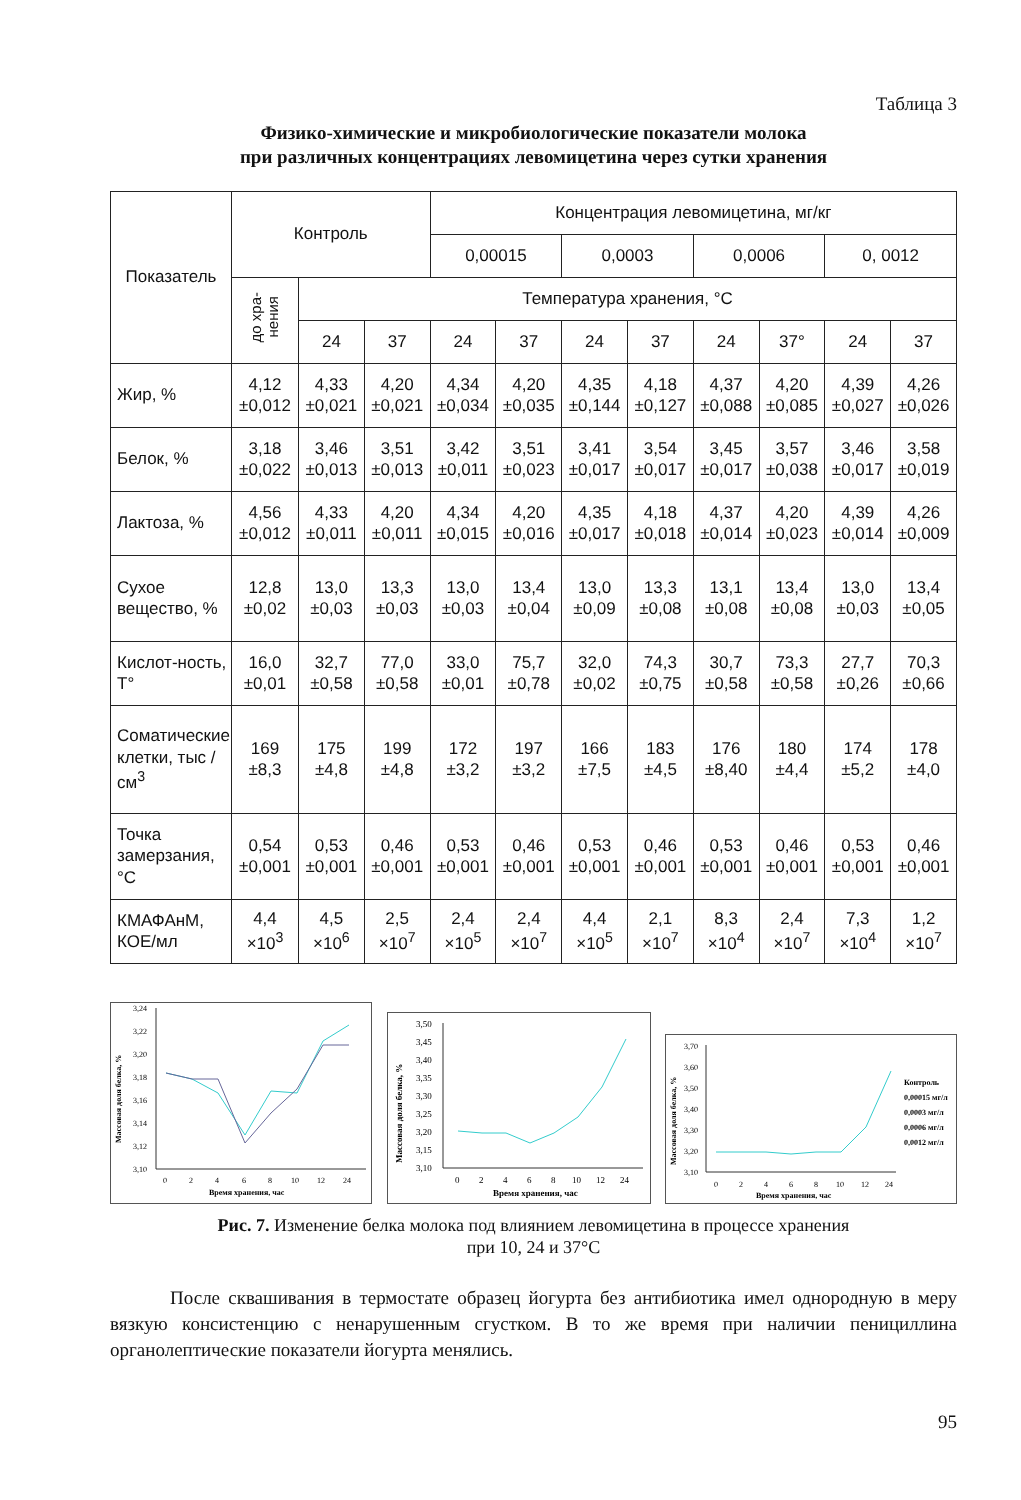Таблица 3
Физико-химические и микробиологические показатели молока
при различных концентрациях левомицетина через сутки хранения
| Показатель | Контроль | | | Концентрация левомицетина, мг/кг | | | | | | | |
| --- | --- | --- | --- | --- | --- | --- | --- | --- | --- | --- | --- |
| | | | | 0,00015 | | 0,0003 | | 0,0006 | | 0, 0012 | |
| | до хра- нения | Температура хранения, °С | | | | | | | | | |
| | | 24 | 37 | 24 | 37 | 24 | 37 | 24 | 37° | 24 | 37 |
| Жир, % | 4,12 ±0,012 | 4,33 ±0,021 | 4,20 ±0,021 | 4,34 ±0,034 | 4,20 ±0,035 | 4,35 ±0,144 | 4,18 ±0,127 | 4,37 ±0,088 | 4,20 ±0,085 | 4,39 ±0,027 | 4,26 ±0,026 |
| Белок, % | 3,18 ±0,022 | 3,46 ±0,013 | 3,51 ±0,013 | 3,42 ±0,011 | 3,51 ±0,023 | 3,41 ±0,017 | 3,54 ±0,017 | 3,45 ±0,017 | 3,57 ±0,038 | 3,46 ±0,017 | 3,58 ±0,019 |
| Лактоза, % | 4,56 ±0,012 | 4,33 ±0,011 | 4,20 ±0,011 | 4,34 ±0,015 | 4,20 ±0,016 | 4,35 ±0,017 | 4,18 ±0,018 | 4,37 ±0,014 | 4,20 ±0,023 | 4,39 ±0,014 | 4,26 ±0,009 |
| Сухое вещество, % | 12,8 ±0,02 | 13,0 ±0,03 | 13,3 ±0,03 | 13,0 ±0,03 | 13,4 ±0,04 | 13,0 ±0,09 | 13,3 ±0,08 | 13,1 ±0,08 | 13,4 ±0,08 | 13,0 ±0,03 | 13,4 ±0,05 |
| Кислот-ность, Т° | 16,0 ±0,01 | 32,7 ±0,58 | 77,0 ±0,58 | 33,0 ±0,01 | 75,7 ±0,78 | 32,0 ±0,02 | 74,3 ±0,75 | 30,7 ±0,58 | 73,3 ±0,58 | 27,7 ±0,26 | 70,3 ±0,66 |
| Соматические клетки, тыс /см<sup>3</sup> | 169 ±8,3 | 175 ±4,8 | 199 ±4,8 | 172 ±3,2 | 197 ±3,2 | 166 ±7,5 | 183 ±4,5 | 176 ±8,40 | 180 ±4,4 | 174 ±5,2 | 178 ±4,0 |
| Точка замерзания, °С | 0,54 ±0,001 | 0,53 ±0,001 | 0,46 ±0,001 | 0,53 ±0,001 | 0,46 ±0,001 | 0,53 ±0,001 | 0,46 ±0,001 | 0,53 ±0,001 | 0,46 ±0,001 | 0,53 ±0,001 | 0,46 ±0,001 |
| КМАФАнМ, КОЕ/мл | 4,4 ×10<sup>3</sup> | 4,5 ×10<sup>6</sup> | 2,5 ×10<sup>7</sup> | 2,4 ×10<sup>5</sup> | 2,4 ×10<sup>7</sup> | 4,4 ×10<sup>5</sup> | 2,1 ×10<sup>7</sup> | 8,3 ×10<sup>4</sup> | 2,4 ×10<sup>7</sup> | 7,3 ×10<sup>4</sup> | 1,2 ×10<sup>7</sup> |
Массовая доля белка, %
3,24
3,22
3,20
3,18
3,16
3,14
3,12
3,10
0
2
4
6
8
10
12
24
Время хранения, час
Массовая доля белка, %
3,50
3,45
3,40
3,35
3,30
3,25
3,20
3,15
3,10
0
2
4
6
8
10
12
24
Время хранения, час
Массовая доля белка, %
3,70
3,60
3,50
3,40
3,30
3,20
3,10
0
2
4
6
8
10
12
24
Время хранения, час
Контроль
0,00015 мг/л
0,0003 мг/л
0,0006 мг/л
0,0012 мг/л
Рис. 7. Изменение белка молока под влиянием левомицетина в процессе хранения
при 10, 24 и 37°С
После сквашивания в термостате образец йогурта без антибиотика имел однородную в меру вязкую консистенцию с ненарушенным сгустком. В то же время при наличии пенициллина органолептические показатели йогурта менялись.
95